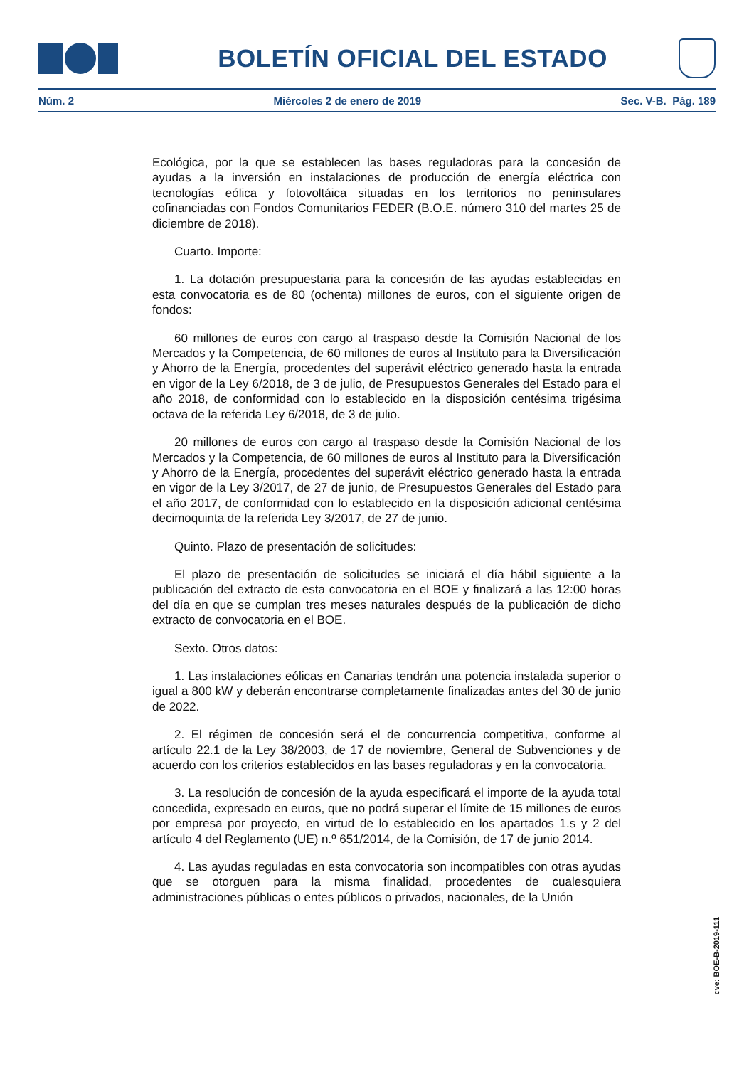BOLETÍN OFICIAL DEL ESTADO
Núm. 2 Miércoles 2 de enero de 2019 Sec. V-B. Pág. 189
Ecológica, por la que se establecen las bases reguladoras para la concesión de ayudas a la inversión en instalaciones de producción de energía eléctrica con tecnologías eólica y fotovoltáica situadas en los territorios no peninsulares cofinanciadas con Fondos Comunitarios FEDER (B.O.E. número 310 del martes 25 de diciembre de 2018).
Cuarto. Importe:
1. La dotación presupuestaria para la concesión de las ayudas establecidas en esta convocatoria es de 80 (ochenta) millones de euros, con el siguiente origen de fondos:
60 millones de euros con cargo al traspaso desde la Comisión Nacional de los Mercados y la Competencia, de 60 millones de euros al Instituto para la Diversificación y Ahorro de la Energía, procedentes del superávit eléctrico generado hasta la entrada en vigor de la Ley 6/2018, de 3 de julio, de Presupuestos Generales del Estado para el año 2018, de conformidad con lo establecido en la disposición centésima trigésima octava de la referida Ley 6/2018, de 3 de julio.
20 millones de euros con cargo al traspaso desde la Comisión Nacional de los Mercados y la Competencia, de 60 millones de euros al Instituto para la Diversificación y Ahorro de la Energía, procedentes del superávit eléctrico generado hasta la entrada en vigor de la Ley 3/2017, de 27 de junio, de Presupuestos Generales del Estado para el año 2017, de conformidad con lo establecido en la disposición adicional centésima decimoquinta de la referida Ley 3/2017, de 27 de junio.
Quinto. Plazo de presentación de solicitudes:
El plazo de presentación de solicitudes se iniciará el día hábil siguiente a la publicación del extracto de esta convocatoria en el BOE y finalizará a las 12:00 horas del día en que se cumplan tres meses naturales después de la publicación de dicho extracto de convocatoria en el BOE.
Sexto. Otros datos:
1. Las instalaciones eólicas en Canarias tendrán una potencia instalada superior o igual a 800 kW y deberán encontrarse completamente finalizadas antes del 30 de junio de 2022.
2. El régimen de concesión será el de concurrencia competitiva, conforme al artículo 22.1 de la Ley 38/2003, de 17 de noviembre, General de Subvenciones y de acuerdo con los criterios establecidos en las bases reguladoras y en la convocatoria.
3. La resolución de concesión de la ayuda especificará el importe de la ayuda total concedida, expresado en euros, que no podrá superar el límite de 15 millones de euros por empresa por proyecto, en virtud de lo establecido en los apartados 1.s y 2 del artículo 4 del Reglamento (UE) n.º 651/2014, de la Comisión, de 17 de junio 2014.
4. Las ayudas reguladas en esta convocatoria son incompatibles con otras ayudas que se otorguen para la misma finalidad, procedentes de cualesquiera administraciones públicas o entes públicos o privados, nacionales, de la Unión
cve: BOE-B-2019-111